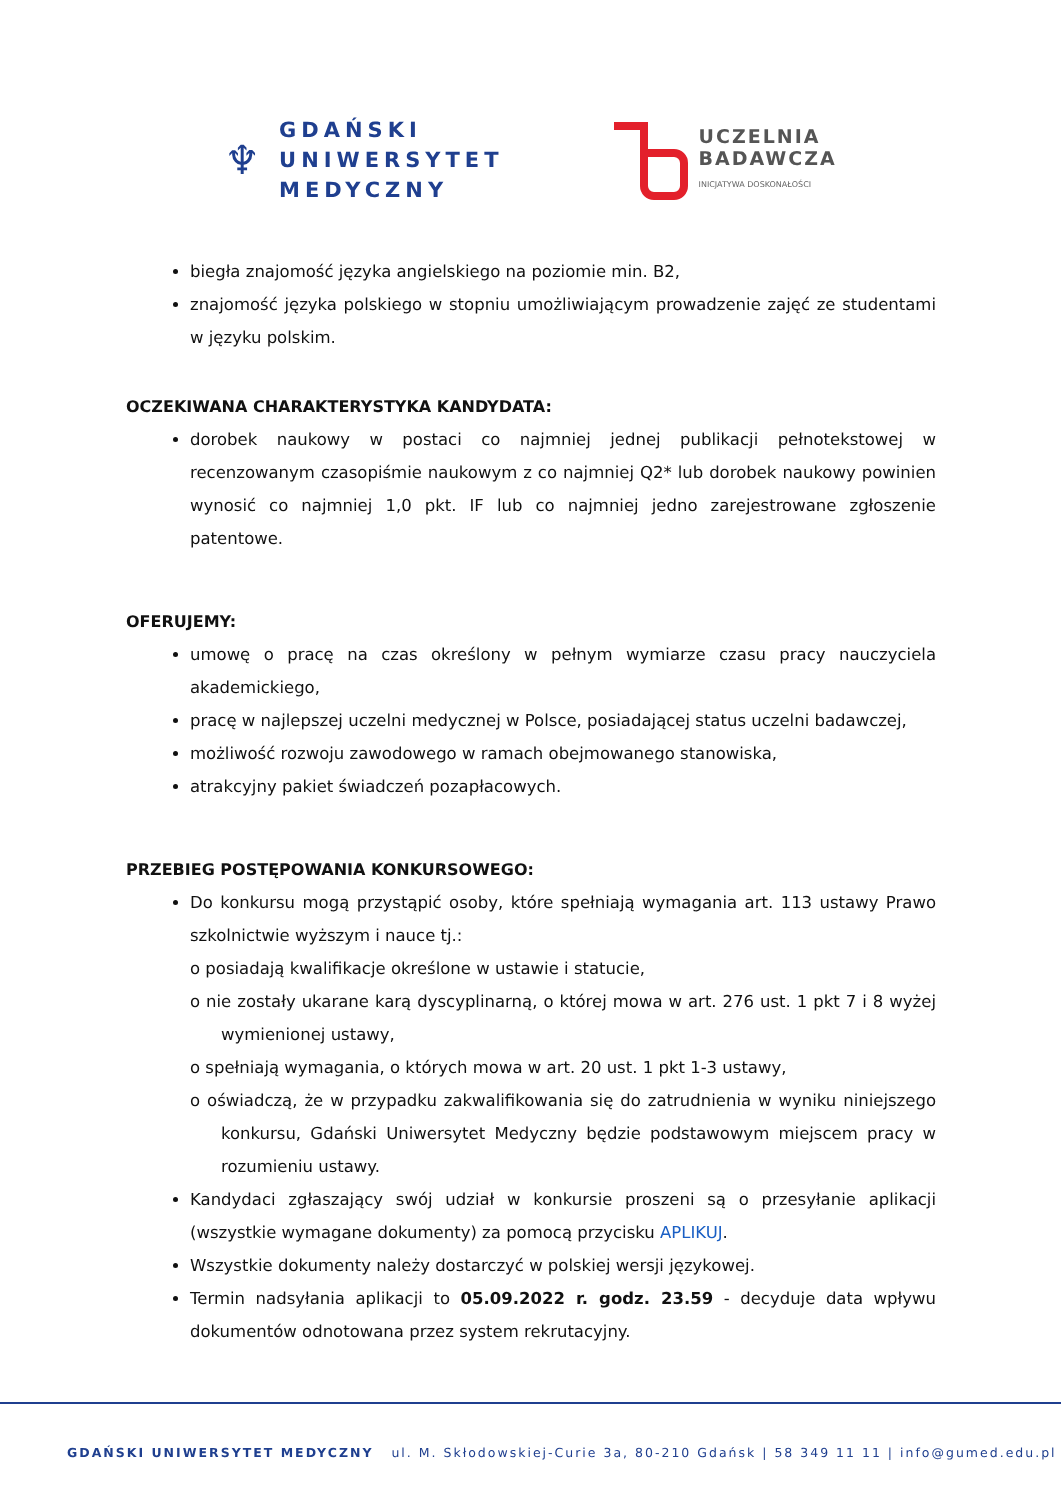♆
GDAŃSKI
UNIWERSYTET
MEDYCZNY
UCZELNIA
BADAWCZA
INICJATYWA DOSKONAŁOŚCI
biegła znajomość języka angielskiego na poziomie min. B2,
znajomość języka polskiego w stopniu umożliwiającym prowadzenie zajęć ze studentami w języku polskim.
OCZEKIWANA CHARAKTERYSTYKA KANDYDATA:
dorobek naukowy w postaci co najmniej jednej publikacji pełnotekstowej w recenzowanym czasopiśmie naukowym z co najmniej Q2* lub dorobek naukowy powinien wynosić co najmniej 1,0 pkt. IF lub co najmniej jedno zarejestrowane zgłoszenie patentowe.
OFERUJEMY:
umowę o pracę na czas określony w pełnym wymiarze czasu pracy nauczyciela akademickiego,
pracę w najlepszej uczelni medycznej w Polsce, posiadającej status uczelni badawczej,
możliwość rozwoju zawodowego w ramach obejmowanego stanowiska,
atrakcyjny pakiet świadczeń pozapłacowych.
PRZEBIEG POSTĘPOWANIA KONKURSOWEGO:
Do konkursu mogą przystąpić osoby, które spełniają wymagania art. 113 ustawy Prawo szkolnictwie wyższym i nauce tj.:
o posiadają kwalifikacje określone w ustawie i statucie,
o nie zostały ukarane karą dyscyplinarną, o której mowa w art. 276 ust. 1 pkt 7 i 8 wyżej wymienionej ustawy,
o spełniają wymagania, o których mowa w art. 20 ust. 1 pkt 1-3 ustawy,
o oświadczą, że w przypadku zakwalifikowania się do zatrudnienia w wyniku niniejszego konkursu, Gdański Uniwersytet Medyczny będzie podstawowym miejscem pracy w rozumieniu ustawy.
Kandydaci zgłaszający swój udział w konkursie proszeni są o przesyłanie aplikacji (wszystkie wymagane dokumenty) za pomocą przycisku APLIKUJ.
Wszystkie dokumenty należy dostarczyć w polskiej wersji językowej.
Termin nadsyłania aplikacji to 05.09.2022 r. godz. 23.59 - decyduje data wpływu dokumentów odnotowana przez system rekrutacyjny.
GDAŃSKI UNIWERSYTET MEDYCZNY ul. M. Skłodowskiej-Curie 3a, 80-210 Gdańsk | 58 349 11 11 | info@gumed.edu.pl